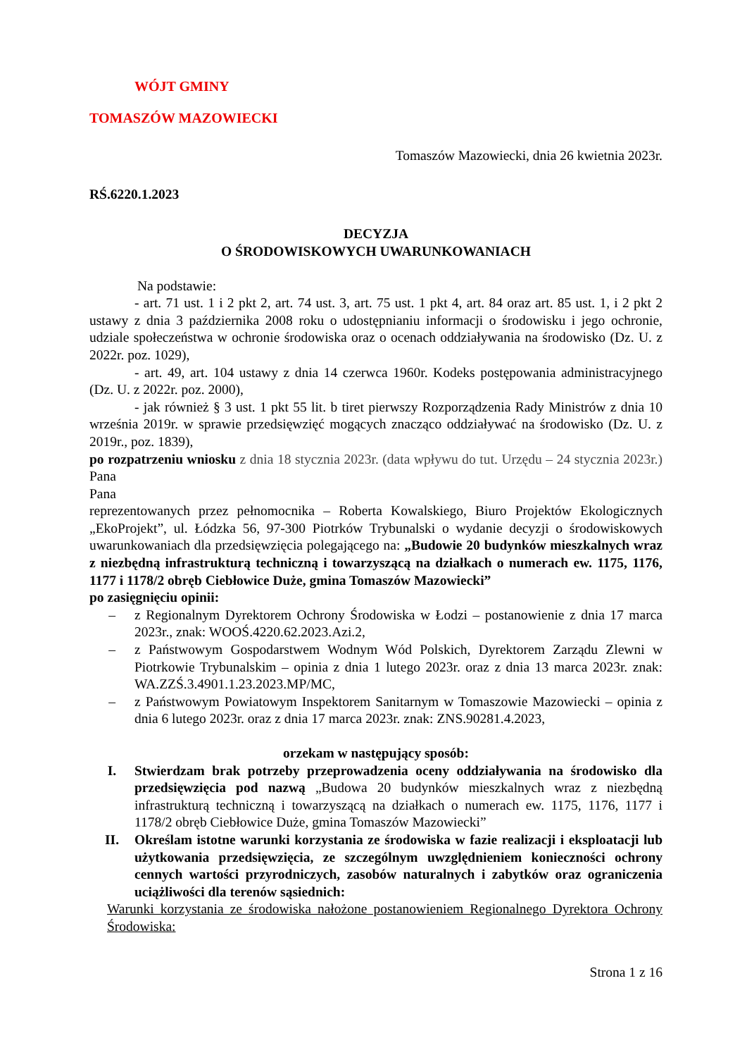WÓJT GMINY
TOMASZÓW MAZOWIECKI
Tomaszów Mazowiecki, dnia 26 kwietnia 2023r.
RŚ.6220.1.2023
DECYZJA
O ŚRODOWISKOWYCH UWARUNKOWANIACH
Na podstawie:
- art. 71 ust. 1 i 2 pkt 2, art. 74 ust. 3, art. 75 ust. 1 pkt 4, art. 84 oraz art. 85 ust. 1, i 2 pkt 2 ustawy z dnia 3 października 2008 roku o udostępnianiu informacji o środowisku i jego ochronie, udziale społeczeństwa w ochronie środowiska oraz o ocenach oddziaływania na środowisko (Dz. U. z 2022r. poz. 1029),
- art. 49, art. 104 ustawy z dnia 14 czerwca 1960r. Kodeks postępowania administracyjnego (Dz. U. z 2022r. poz. 2000),
- jak również § 3 ust. 1 pkt 55 lit. b tiret pierwszy Rozporządzenia Rady Ministrów z dnia 10 września 2019r. w sprawie przedsięwzięć mogących znacząco oddziaływać na środowisko (Dz. U. z 2019r., poz. 1839),
po rozpatrzeniu wniosku z dnia 18 stycznia 2023r. (data wpływu do tut. Urzędu – 24 stycznia 2023r.) Pana
Pana
reprezentowanych przez pełnomocnika – Roberta Kowalskiego, Biuro Projektów Ekologicznych „EkoProjekt”, ul. Łódzka 56, 97-300 Piotrków Trybunalski o wydanie decyzji o środowiskowych uwarunkowaniach dla przedsięwzięcia polegającego na: „Budowie 20 budynków mieszkalnych wraz z niezbędną infrastrukturą techniczną i towarzyszącą na działkach o numerach ew. 1175, 1176, 1177 i 1178/2 obręb Ciebłowice Duże, gmina Tomaszów Mazowiecki”
po zasięgnięciu opinii:
– z Regionalnym Dyrektorem Ochrony Środowiska w Łodzi – postanowienie z dnia 17 marca 2023r., znak: WOOŚ.4220.62.2023.Azi.2,
– z Państwowym Gospodarstwem Wodnym Wód Polskich, Dyrektorem Zarządu Zlewni w Piotrkowie Trybunalskim – opinia z dnia 1 lutego 2023r. oraz z dnia 13 marca 2023r. znak: WA.ZZŚ.3.4901.1.23.2023.MP/MC,
– z Państwowym Powiatowym Inspektorem Sanitarnym w Tomaszowie Mazowiecki – opinia z dnia 6 lutego 2023r. oraz z dnia 17 marca 2023r. znak: ZNS.90281.4.2023,
orzekam w następujący sposób:
I. Stwierdzam brak potrzeby przeprowadzenia oceny oddziaływania na środowisko dla przedsięwzięcia pod nazwą „Budowa 20 budynków mieszkalnych wraz z niezbędną infrastrukturą techniczną i towarzyszącą na działkach o numerach ew. 1175, 1176, 1177 i 1178/2 obręb Ciebłowice Duże, gmina Tomaszów Mazowiecki”
II. Określam istotne warunki korzystania ze środowiska w fazie realizacji i eksploatacji lub użytkowania przedsięwzięcia, ze szczególnym uwzględnieniem konieczności ochrony cennych wartości przyrodniczych, zasobów naturalnych i zabytków oraz ograniczenia uciążliwości dla terenów sąsiednich:
Warunki korzystania ze środowiska nałożone postanowieniem Regionalnego Dyrektora Ochrony Środowiska:
Strona 1 z 16